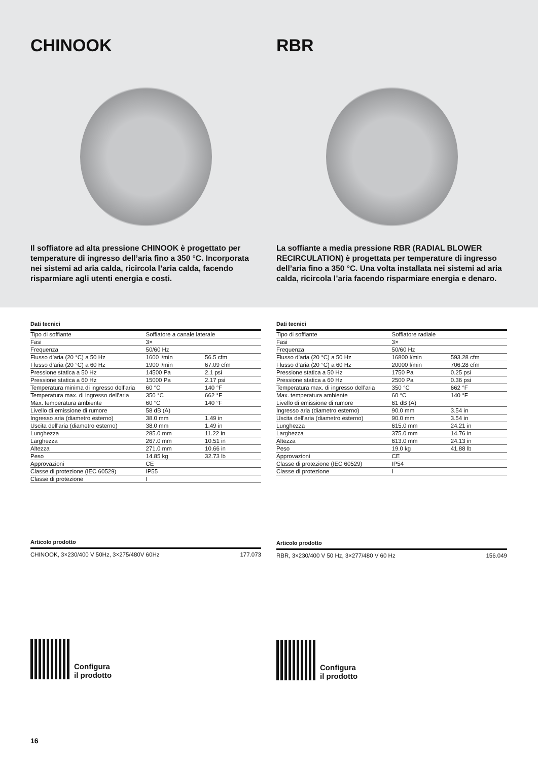CHINOOK
Il soffiatore ad alta pressione CHINOOK è progettato per temperature di ingresso dell’aria fino a 350 °C. Incorporata nei sistemi ad aria calda, ricircola l’aria calda, facendo risparmiare agli utenti energia e costi.
RBR
La soffiante a media pressione RBR (RADIAL BLOWER RECIRCULATION) è progettata per temperature di ingresso dell’aria fino a 350 °C. Una volta installata nei sistemi ad aria calda, ricircola l’aria facendo risparmiare energia e denaro.
Dati tecnici
| Tipo di soffiante | Soffiatore a canale laterale | |
| Fasi | 3× | |
| Frequenza | 50/60 Hz | |
| Flusso d’aria (20 °C) a 50 Hz | 1600 l/min | 56.5 cfm |
| Flusso d’aria (20 °C) a 60 Hz | 1900 l/min | 67.09 cfm |
| Pressione statica a 50 Hz | 14500 Pa | 2.1 psi |
| Pressione statica a 60 Hz | 15000 Pa | 2.17 psi |
| Temperatura minima di ingresso dell’aria | 60 °C | 140 °F |
| Temperatura max. di ingresso dell’aria | 350 °C | 662 °F |
| Max. temperatura ambiente | 60 °C | 140 °F |
| Livello di emissione di rumore | 58 dB (A) | |
| Ingresso aria (diametro esterno) | 38.0 mm | 1.49 in |
| Uscita dell'aria (diametro esterno) | 38.0 mm | 1.49 in |
| Lunghezza | 285.0 mm | 11.22 in |
| Larghezza | 267.0 mm | 10.51 in |
| Altezza | 271.0 mm | 10.66 in |
| Peso | 14.85 kg | 32.73 lb |
| Approvazioni | CE | |
| Classe di protezione (IEC 60529) | IP55 | |
| Classe di protezione | I | |
Articolo prodotto
CHINOOK, 3×230/400 V 50Hz, 3×275/480V 60Hz 177.073
Configura
il prodotto
Dati tecnici
| Tipo di soffiante | Soffiatore radiale | |
| Fasi | 3× | |
| Frequenza | 50/60 Hz | |
| Flusso d’aria (20 °C) a 50 Hz | 16800 l/min | 593.28 cfm |
| Flusso d’aria (20 °C) a 60 Hz | 20000 l/min | 706.28 cfm |
| Pressione statica a 50 Hz | 1750 Pa | 0.25 psi |
| Pressione statica a 60 Hz | 2500 Pa | 0.36 psi |
| Temperatura max. di ingresso dell’aria | 350 °C | 662 °F |
| Max. temperatura ambiente | 60 °C | 140 °F |
| Livello di emissione di rumore | 61 dB (A) | |
| Ingresso aria (diametro esterno) | 90.0 mm | 3.54 in |
| Uscita dell'aria (diametro esterno) | 90.0 mm | 3.54 in |
| Lunghezza | 615.0 mm | 24.21 in |
| Larghezza | 375.0 mm | 14.76 in |
| Altezza | 613.0 mm | 24.13 in |
| Peso | 19.0 kg | 41.88 lb |
| Approvazioni | CE | |
| Classe di protezione (IEC 60529) | IP54 | |
| Classe di protezione | I | |
Articolo prodotto
RBR, 3×230/400 V 50 Hz, 3×277/480 V 60 Hz 156.049
Configura
il prodotto
16